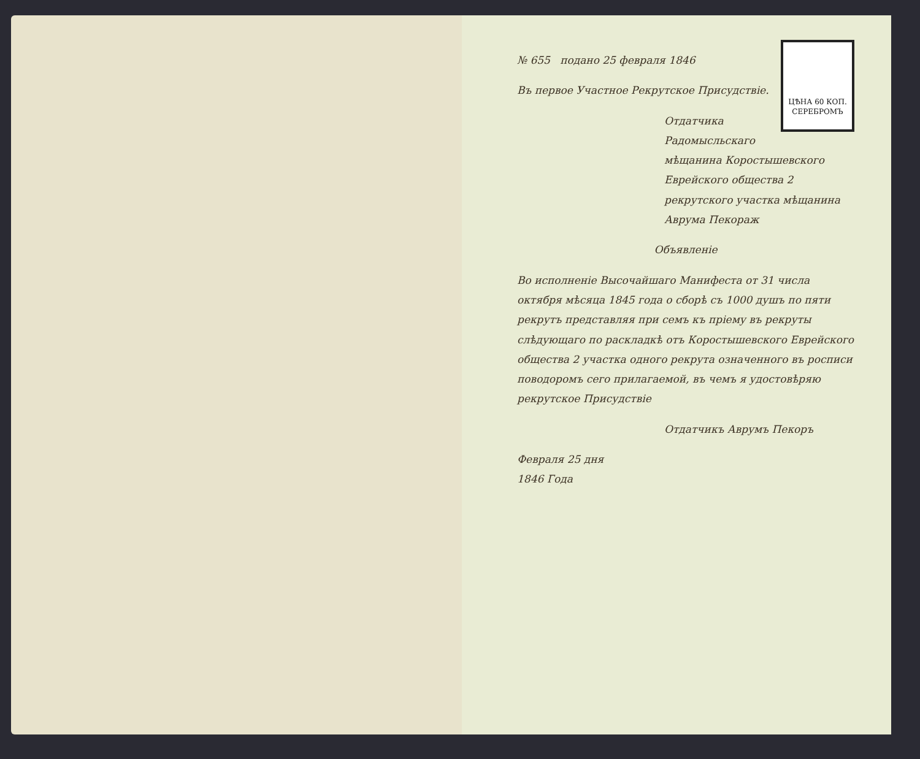ЦѢНА 60 КОП.
СЕРЕБРОМЪ
№ 655 подано 25 февраля 1846
Въ первое Участное Рекрутское Присудствіе.
Отдатчика Радомысльскаго мѣщанина Коростышевского Еврейского общества 2 рекрутского участка мѣщанина Аврума Пекораж
Объявленіе
Во исполненіе Высочайшаго Манифеста от 31 числа октября мѣсяца 1845 года о сборѣ съ 1000 душъ по пяти рекрутъ представляя при семъ къ пріему въ рекруты слѣдующаго по раскладкѣ отъ Коростышевского Еврейского общества 2 участка одного рекрута означенного въ росписи поводоромъ сего прилагаемой, въ чемъ я удостовѣряю рекрутское Присудствіе
Отдатчикъ Аврумъ Пекоръ
Февраля 25 дня
1846 Года